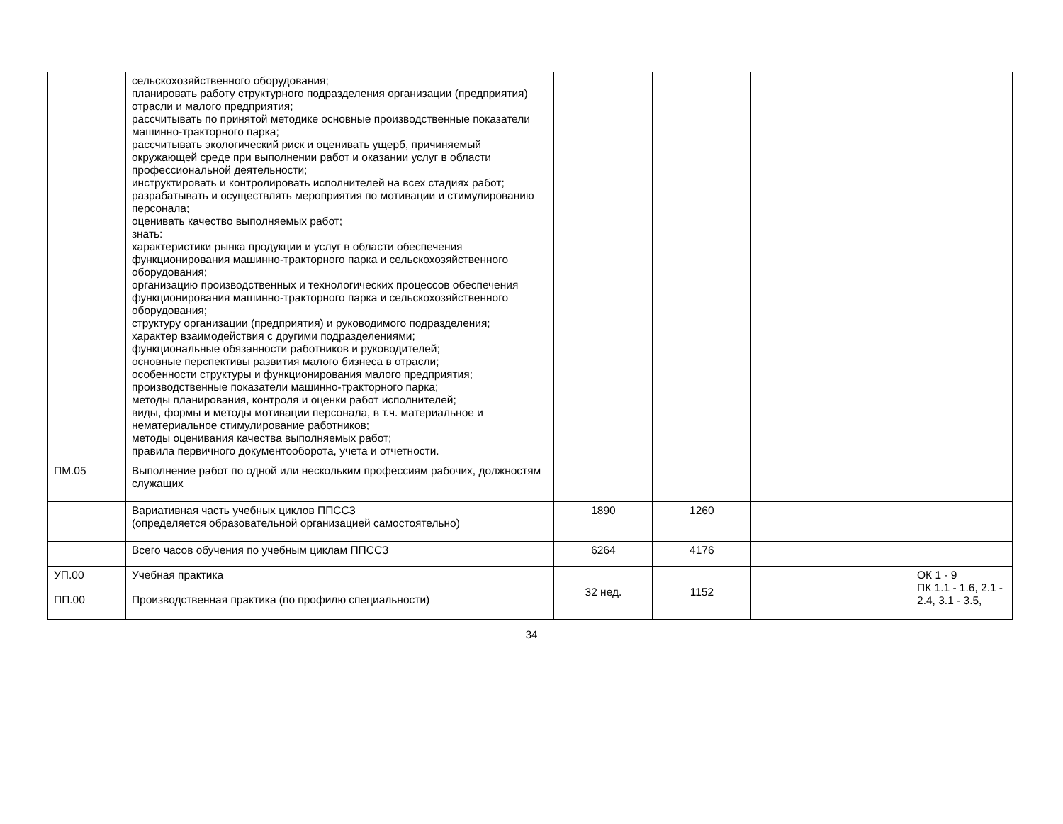| | сельскохозяйственного оборудования; планировать работу структурного подразделения организации (предприятия) отрасли и малого предприятия; рассчитывать по принятой методике основные производственные показатели машинно-тракторного парка; рассчитывать экологический риск и оценивать ущерб, причиняемый окружающей среде при выполнении работ и оказании услуг в области профессиональной деятельности; инструктировать и контролировать исполнителей на всех стадиях работ; разрабатывать и осуществлять мероприятия по мотивации и стимулированию персонала; оценивать качество выполняемых работ; знать: характеристики рынка продукции и услуг в области обеспечения функционирования машинно-тракторного парка и сельскохозяйственного оборудования; организацию производственных и технологических процессов обеспечения функционирования машинно-тракторного парка и сельскохозяйственного оборудования; структуру организации (предприятия) и руководимого подразделения; характер взаимодействия с другими подразделениями; функциональные обязанности работников и руководителей; основные перспективы развития малого бизнеса в отрасли; особенности структуры и функционирования малого предприятия; производственные показатели машинно-тракторного парка; методы планирования, контроля и оценки работ исполнителей; виды, формы и методы мотивации персонала, в т.ч. материальное и нематериальное стимулирование работников; методы оценивания качества выполняемых работ; правила первичного документооборота, учета и отчетности. | | | | |
| ПМ.05 | Выполнение работ по одной или нескольким профессиям рабочих, должностям служащих | | | | |
| | Вариативная часть учебных циклов ППССЗ (определяется образовательной организацией самостоятельно) | 1890 | 1260 | | |
| | Всего часов обучения по учебным циклам ППССЗ | 6264 | 4176 | | |
| УП.00 | Учебная практика | 32 нед. | 1152 | | ОК 1 - 9 ПК 1.1 - 1.6, 2.1 - 2.4, 3.1 - 3.5, |
| ПП.00 | Производственная практика (по профилю специальности) | | | | |
34